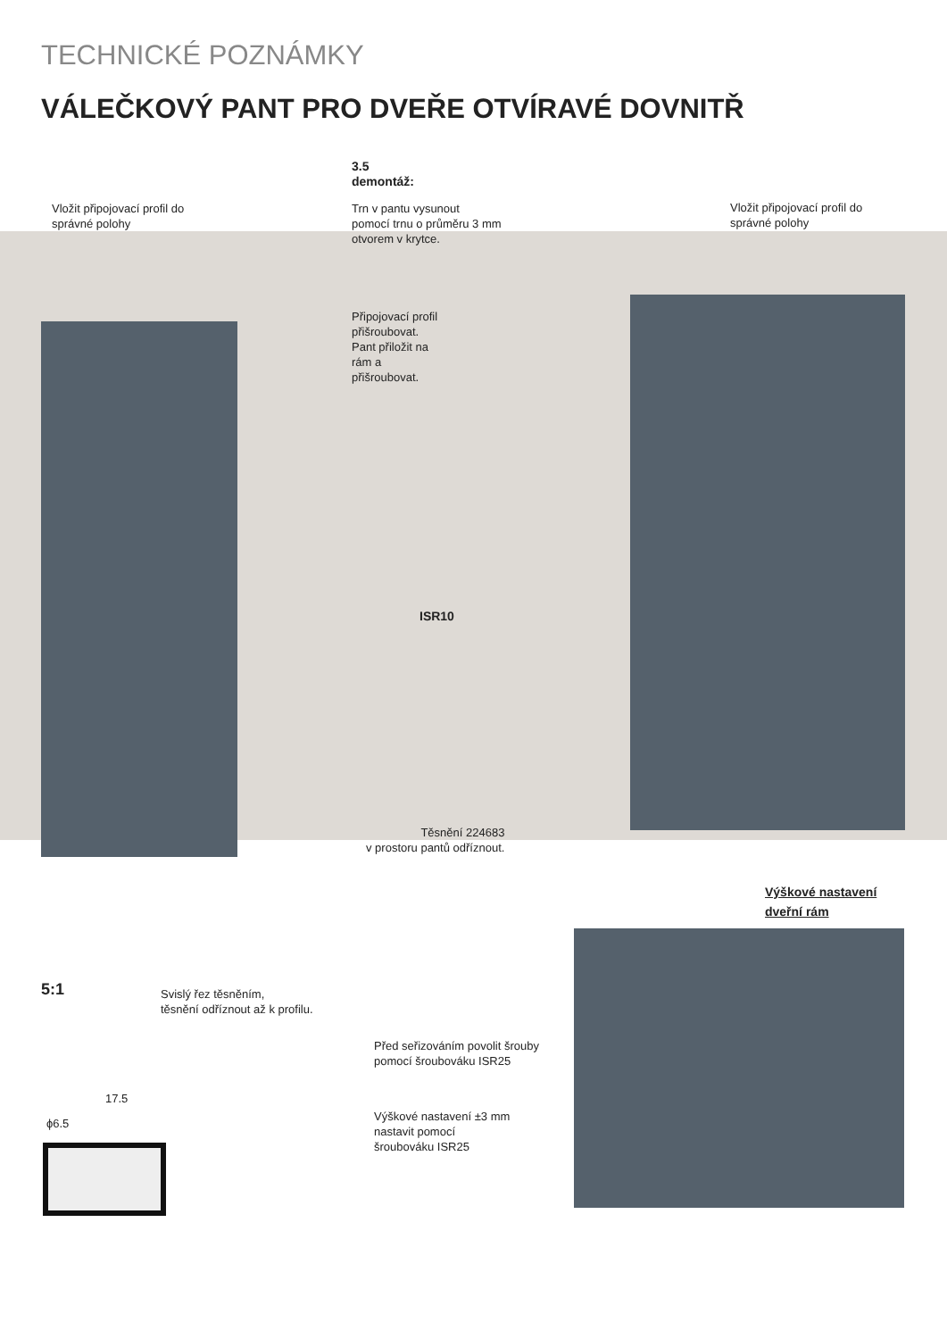TECHNICKÉ POZNÁMKY
VÁLEČKOVÝ PANT PRO DVEŘE OTVÍRAVÉ DOVNITŘ
3.5
demontáž:
Trn v pantu vysunout
pomocí trnu o průměru 3 mm
otvorem v krytce.
Vložit připojovací profil do
správné polohy
Vložit připojovací profil do
správné polohy
Připojovací profil
přišroubovat.
Pant přiložit na
rám a
přišroubovat.
ISR10
Těsnění 224683
v prostoru pantů odříznout.
Výškové nastavení
dveřní rám
5:1
Svislý řez těsněním,
těsnění odříznout až k profilu.
Před seřizováním povolit šrouby
pomocí šroubováku ISR25
Výškové nastavení ±3 mm
nastavit pomocí
šroubováku ISR25
17.5
ϕ6.5